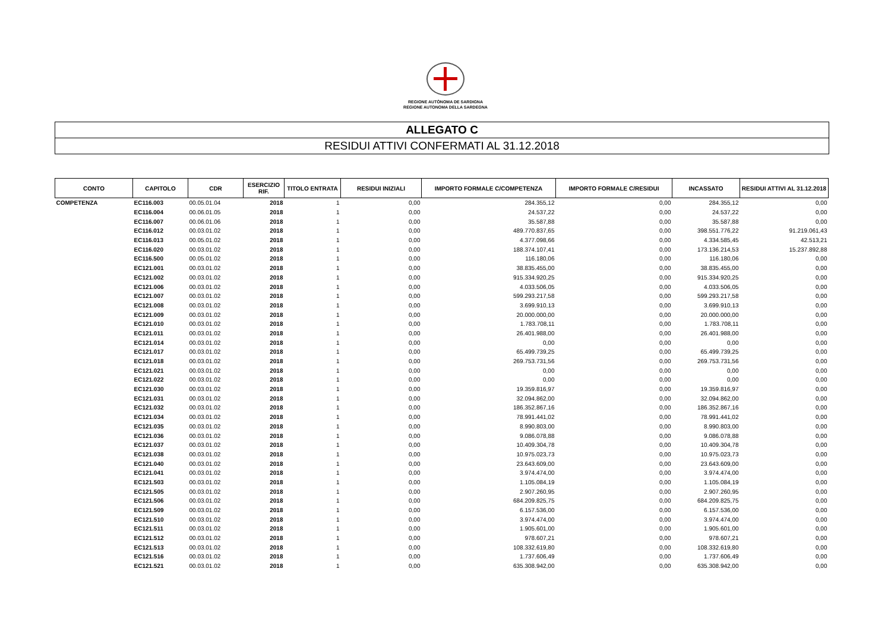REGIONE AUTÒNOMA DE SARDIGNA
REGIONE AUTONOMA DELLA SARDEGNA
ALLEGATO C
RESIDUI ATTIVI CONFERMATI AL 31.12.2018
| CONTO | CAPITOLO | CDR | ESERCIZIO RIF. | TITOLO ENTRATA | RESIDUI INIZIALI | IMPORTO FORMALE C/COMPETENZA | IMPORTO FORMALE C/RESIDUI | INCASSATO | RESIDUI ATTIVI AL 31.12.2018 |
| --- | --- | --- | --- | --- | --- | --- | --- | --- | --- |
| COMPETENZA | EC116.003 | 00.05.01.04 | 2018 | 1 | 0,00 | 284.355,12 | 0,00 | 284.355,12 | 0,00 |
| | EC116.004 | 00.06.01.05 | 2018 | 1 | 0,00 | 24.537,22 | 0,00 | 24.537,22 | 0,00 |
| | EC116.007 | 00.06.01.06 | 2018 | 1 | 0,00 | 35.587,88 | 0,00 | 35.587,88 | 0,00 |
| | EC116.012 | 00.03.01.02 | 2018 | 1 | 0,00 | 489.770.837,65 | 0,00 | 398.551.776,22 | 91.219.061,43 |
| | EC116.013 | 00.05.01.02 | 2018 | 1 | 0,00 | 4.377.098,66 | 0,00 | 4.334.585,45 | 42.513,21 |
| | EC116.020 | 00.03.01.02 | 2018 | 1 | 0,00 | 188.374.107,41 | 0,00 | 173.136.214,53 | 15.237.892,88 |
| | EC116.500 | 00.05.01.02 | 2018 | 1 | 0,00 | 116.180,06 | 0,00 | 116.180,06 | 0,00 |
| | EC121.001 | 00.03.01.02 | 2018 | 1 | 0,00 | 38.835.455,00 | 0,00 | 38.835.455,00 | 0,00 |
| | EC121.002 | 00.03.01.02 | 2018 | 1 | 0,00 | 915.334.920,25 | 0,00 | 915.334.920,25 | 0,00 |
| | EC121.006 | 00.03.01.02 | 2018 | 1 | 0,00 | 4.033.506,05 | 0,00 | 4.033.506,05 | 0,00 |
| | EC121.007 | 00.03.01.02 | 2018 | 1 | 0,00 | 599.293.217,58 | 0,00 | 599.293.217,58 | 0,00 |
| | EC121.008 | 00.03.01.02 | 2018 | 1 | 0,00 | 3.699.910,13 | 0,00 | 3.699.910,13 | 0,00 |
| | EC121.009 | 00.03.01.02 | 2018 | 1 | 0,00 | 20.000.000,00 | 0,00 | 20.000.000,00 | 0,00 |
| | EC121.010 | 00.03.01.02 | 2018 | 1 | 0,00 | 1.783.708,11 | 0,00 | 1.783.708,11 | 0,00 |
| | EC121.011 | 00.03.01.02 | 2018 | 1 | 0,00 | 26.401.988,00 | 0,00 | 26.401.988,00 | 0,00 |
| | EC121.014 | 00.03.01.02 | 2018 | 1 | 0,00 | 0,00 | 0,00 | 0,00 | 0,00 |
| | EC121.017 | 00.03.01.02 | 2018 | 1 | 0,00 | 65.499.739,25 | 0,00 | 65.499.739,25 | 0,00 |
| | EC121.018 | 00.03.01.02 | 2018 | 1 | 0,00 | 269.753.731,56 | 0,00 | 269.753.731,56 | 0,00 |
| | EC121.021 | 00.03.01.02 | 2018 | 1 | 0,00 | 0,00 | 0,00 | 0,00 | 0,00 |
| | EC121.022 | 00.03.01.02 | 2018 | 1 | 0,00 | 0,00 | 0,00 | 0,00 | 0,00 |
| | EC121.030 | 00.03.01.02 | 2018 | 1 | 0,00 | 19.359.816,97 | 0,00 | 19.359.816,97 | 0,00 |
| | EC121.031 | 00.03.01.02 | 2018 | 1 | 0,00 | 32.094.862,00 | 0,00 | 32.094.862,00 | 0,00 |
| | EC121.032 | 00.03.01.02 | 2018 | 1 | 0,00 | 186.352.867,16 | 0,00 | 186.352.867,16 | 0,00 |
| | EC121.034 | 00.03.01.02 | 2018 | 1 | 0,00 | 78.991.441,02 | 0,00 | 78.991.441,02 | 0,00 |
| | EC121.035 | 00.03.01.02 | 2018 | 1 | 0,00 | 8.990.803,00 | 0,00 | 8.990.803,00 | 0,00 |
| | EC121.036 | 00.03.01.02 | 2018 | 1 | 0,00 | 9.086.078,88 | 0,00 | 9.086.078,88 | 0,00 |
| | EC121.037 | 00.03.01.02 | 2018 | 1 | 0,00 | 10.409.304,78 | 0,00 | 10.409.304,78 | 0,00 |
| | EC121.038 | 00.03.01.02 | 2018 | 1 | 0,00 | 10.975.023,73 | 0,00 | 10.975.023,73 | 0,00 |
| | EC121.040 | 00.03.01.02 | 2018 | 1 | 0,00 | 23.643.609,00 | 0,00 | 23.643.609,00 | 0,00 |
| | EC121.041 | 00.03.01.02 | 2018 | 1 | 0,00 | 3.974.474,00 | 0,00 | 3.974.474,00 | 0,00 |
| | EC121.503 | 00.03.01.02 | 2018 | 1 | 0,00 | 1.105.084,19 | 0,00 | 1.105.084,19 | 0,00 |
| | EC121.505 | 00.03.01.02 | 2018 | 1 | 0,00 | 2.907.260,95 | 0,00 | 2.907.260,95 | 0,00 |
| | EC121.506 | 00.03.01.02 | 2018 | 1 | 0,00 | 684.209.825,75 | 0,00 | 684.209.825,75 | 0,00 |
| | EC121.509 | 00.03.01.02 | 2018 | 1 | 0,00 | 6.157.536,00 | 0,00 | 6.157.536,00 | 0,00 |
| | EC121.510 | 00.03.01.02 | 2018 | 1 | 0,00 | 3.974.474,00 | 0,00 | 3.974.474,00 | 0,00 |
| | EC121.511 | 00.03.01.02 | 2018 | 1 | 0,00 | 1.905.601,00 | 0,00 | 1.905.601,00 | 0,00 |
| | EC121.512 | 00.03.01.02 | 2018 | 1 | 0,00 | 978.607,21 | 0,00 | 978.607,21 | 0,00 |
| | EC121.513 | 00.03.01.02 | 2018 | 1 | 0,00 | 108.332.619,80 | 0,00 | 108.332.619,80 | 0,00 |
| | EC121.516 | 00.03.01.02 | 2018 | 1 | 0,00 | 1.737.606,49 | 0,00 | 1.737.606,49 | 0,00 |
| | EC121.521 | 00.03.01.02 | 2018 | 1 | 0,00 | 635.308.942,00 | 0,00 | 635.308.942,00 | 0,00 |